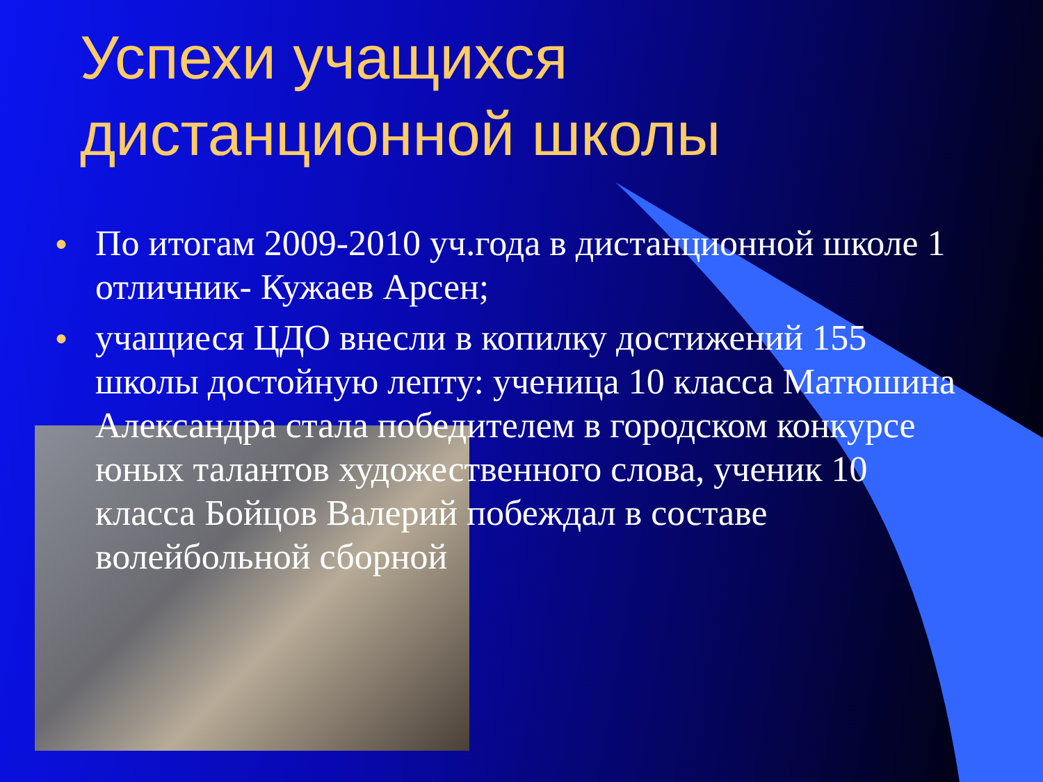Успехи учащихся
дистанционной школы
● По итогам 2009-2010 уч.года в дистанционной школе 1 отличник- Кужаев Арсен;
● учащиеся ЦДО внесли в копилку достижений 155 школы достойную лепту: ученица 10 класса Матюшина Александра стала победителем в городском конкурсе юных талантов художественного слова, ученик 10 класса Бойцов Валерий побеждал в составе волейбольной сборной